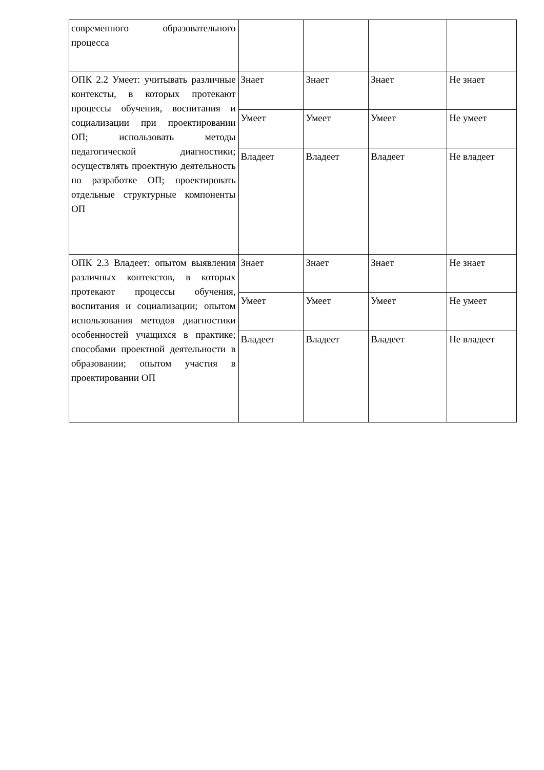| современного образовательного процесса | | | | |
| ОПК 2.2 Умеет: учитывать различные контексты, в которых протекают процессы обучения, воспитания и социализации при проектировании ОП; использовать методы педагогической диагностики; осуществлять проектную деятельность по разработке ОП; проектировать отдельные структурные компоненты ОП | Знает | Знает | Знает | Не знает |
| | Умеет | Умеет | Умеет | Не умеет |
| | Владеет | Владеет | Владеет | Не владеет |
| ОПК 2.3 Владеет: опытом выявления различных контекстов, в которых протекают процессы обучения, воспитания и социализации; опытом использования методов диагностики особенностей учащихся в практике; способами проектной деятельности в образовании; опытом участия в проектировании ОП | Знает | Знает | Знает | Не знает |
| | Умеет | Умеет | Умеет | Не умеет |
| | Владеет | Владеет | Владеет | Не владеет |